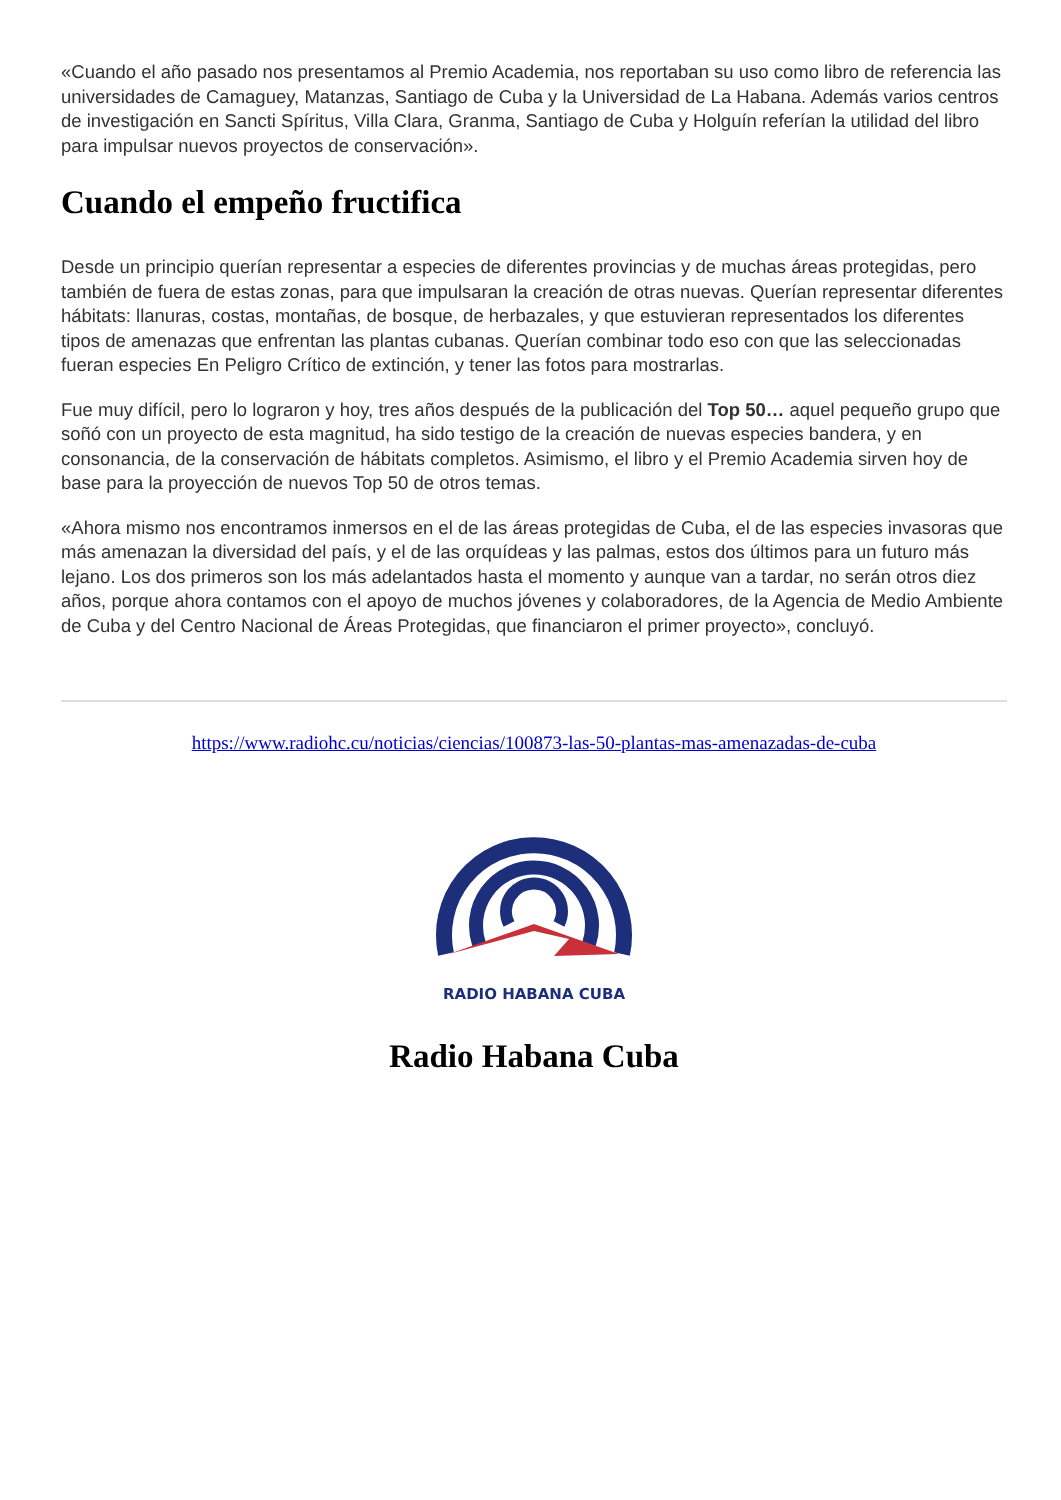«Cuando el año pasado nos presentamos al Premio Academia, nos reportaban su uso como libro de referencia las universidades de Camaguey, Matanzas, Santiago de Cuba y la Universidad de La Habana. Además varios centros de investigación en Sancti Spíritus, Villa Clara, Granma, Santiago de Cuba y Holguín referían la utilidad del libro para impulsar nuevos proyectos de conservación».
Cuando el empeño fructifica
Desde un principio querían representar a especies de diferentes provincias y de muchas áreas protegidas, pero también de fuera de estas zonas, para que impulsaran la creación de otras nuevas. Querían representar diferentes hábitats: llanuras, costas, montañas, de bosque, de herbazales, y que estuvieran representados los diferentes tipos de amenazas que enfrentan las plantas cubanas. Querían combinar todo eso con que las seleccionadas fueran especies En Peligro Crítico de extinción, y tener las fotos para mostrarlas.
Fue muy difícil, pero lo lograron y hoy, tres años después de la publicación del Top 50… aquel pequeño grupo que soñó con un proyecto de esta magnitud, ha sido testigo de la creación de nuevas especies bandera, y en consonancia, de la conservación de hábitats completos. Asimismo, el libro y el Premio Academia sirven hoy de base para la proyección de nuevos Top 50 de otros temas.
«Ahora mismo nos encontramos inmersos en el de las áreas protegidas de Cuba, el de las especies invasoras que más amenazan la diversidad del país, y el de las orquídeas y las palmas, estos dos últimos para un futuro más lejano. Los dos primeros son los más adelantados hasta el momento y aunque van a tardar, no serán otros diez años, porque ahora contamos con el apoyo de muchos jóvenes y colaboradores, de la Agencia de Medio Ambiente de Cuba y del Centro Nacional de Áreas Protegidas, que financiaron el primer proyecto», concluyó.
https://www.radiohc.cu/noticias/ciencias/100873-las-50-plantas-mas-amenazadas-de-cuba
RADIO HABANA CUBA
Radio Habana Cuba